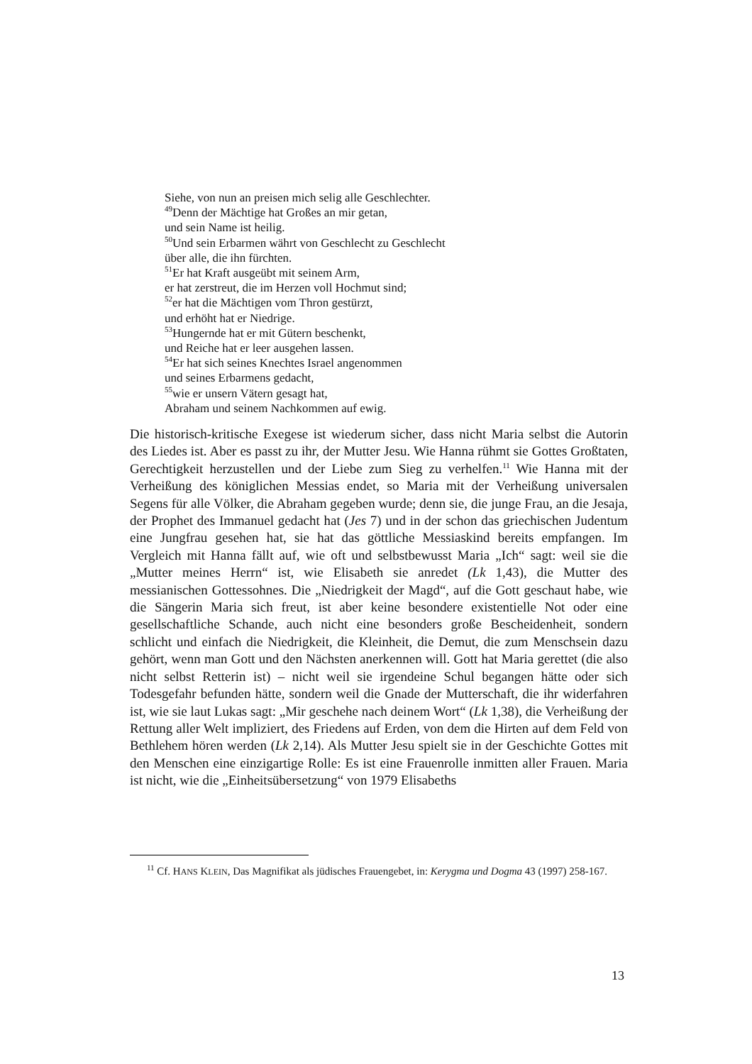Siehe, von nun an preisen mich selig alle Geschlechter.
<sup>49</sup> Denn der Mächtige hat Großes an mir getan,
und sein Name ist heilig.
<sup>50</sup> Und sein Erbarmen währt von Geschlecht zu Geschlecht
über alle, die ihn fürchten.
<sup>51</sup> Er hat Kraft ausgeübt mit seinem Arm,
er hat zerstreut, die im Herzen voll Hochmut sind;
<sup>52</sup> er hat die Mächtigen vom Thron gestürzt,
und erhöht hat er Niedrige.
<sup>53</sup> Hungernde hat er mit Gütern beschenkt,
und Reiche hat er leer ausgehen lassen.
<sup>54</sup> Er hat sich seines Knechtes Israel angenommen
und seines Erbarmens gedacht,
<sup>55</sup> wie er unsern Vätern gesagt hat,
Abraham und seinem Nachkommen auf ewig.
Die historisch-kritische Exegese ist wiederum sicher, dass nicht Maria selbst die Autorin des Liedes ist. Aber es passt zu ihr, der Mutter Jesu. Wie Hanna rühmt sie Gottes Großtaten, Gerechtigkeit herzustellen und der Liebe zum Sieg zu verhelfen.<sup>11</sup> Wie Hanna mit der Verheißung des königlichen Messias endet, so Maria mit der Verheißung universalen Segens für alle Völker, die Abraham gegeben wurde; denn sie, die junge Frau, an die Jesaja, der Prophet des Immanuel gedacht hat (Jes 7) und in der schon das griechischen Judentum eine Jungfrau gesehen hat, sie hat das göttliche Messiaskind bereits empfangen. Im Vergleich mit Hanna fällt auf, wie oft und selbstbewusst Maria „Ich“ sagt: weil sie die „Mutter meines Herrn“ ist, wie Elisabeth sie anredet (Lk 1,43), die Mutter des messianischen Gottessohnes. Die „Niedrigkeit der Magd“, auf die Gott geschaut habe, wie die Sängerin Maria sich freut, ist aber keine besondere existentielle Not oder eine gesellschaftliche Schande, auch nicht eine besonders große Bescheidenheit, sondern schlicht und einfach die Niedrigkeit, die Kleinheit, die Demut, die zum Menschsein dazu gehört, wenn man Gott und den Nächsten anerkennen will. Gott hat Maria gerettet (die also nicht selbst Retterin ist) – nicht weil sie irgendeine Schul begangen hätte oder sich Todesgefahr befunden hätte, sondern weil die Gnade der Mutterschaft, die ihr widerfahren ist, wie sie laut Lukas sagt: „Mir geschehe nach deinem Wort“ (Lk 1,38), die Verheißung der Rettung aller Welt impliziert, des Friedens auf Erden, von dem die Hirten auf dem Feld von Bethlehem hören werden (Lk 2,14). Als Mutter Jesu spielt sie in der Geschichte Gottes mit den Menschen eine einzigartige Rolle: Es ist eine Frauenrolle inmitten aller Frauen. Maria ist nicht, wie die „Einheitsübersetzung“ von 1979 Elisabeths
<sup>11</sup> Cf. HANS KLEIN, Das Magnifikat als jüdisches Frauengebet, in: Kerygma und Dogma 43 (1997) 258-167.
13